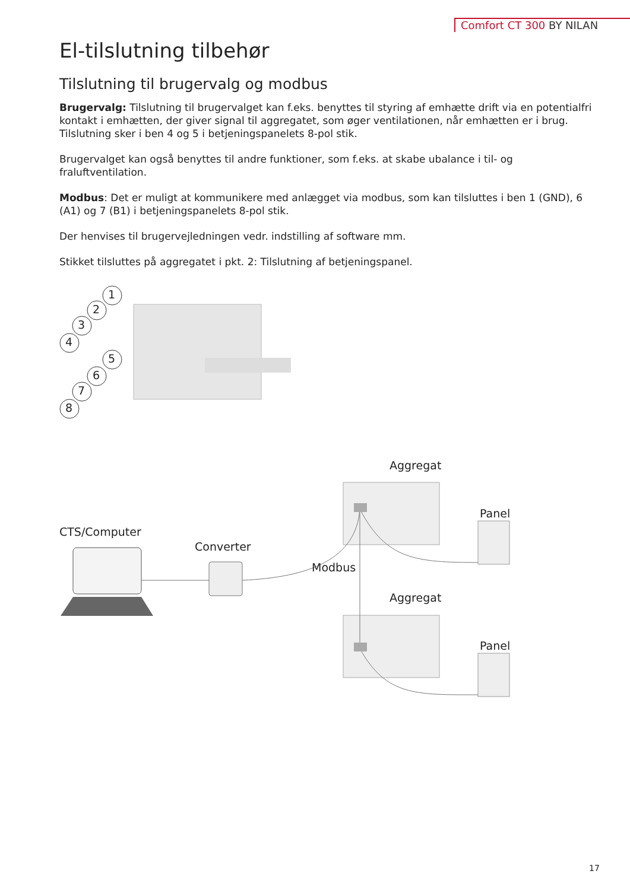Comfort CT 300 BY NILAN
El-tilslutning tilbehør
Tilslutning til brugervalg og modbus
Brugervalg: Tilslutning til brugervalget kan f.eks. benyttes til styring af emhætte drift via en potentialfri kontakt i emhætten, der giver signal til aggregatet, som øger ventilationen, når emhætten er i brug. Tilslutning sker i ben 4 og 5 i betjeningspanelets 8-pol stik.
Brugervalget kan også benyttes til andre funktioner, som f.eks. at skabe ubalance i til- og fraluftventilation.
Modbus: Det er muligt at kommunikere med anlægget via modbus, som kan tilsluttes i ben 1 (GND), 6 (A1) og 7 (B1) i betjeningspanelets 8-pol stik.
Der henvises til brugervejledningen vedr. indstilling af software mm.
Stikket tilsluttes på aggregatet i pkt. 2: Tilslutning af betjeningspanel.
1
2
3
4
5
6
7
8
Aggregat
Panel
CTS/Computer
Converter
Modbus
Aggregat
Panel
17